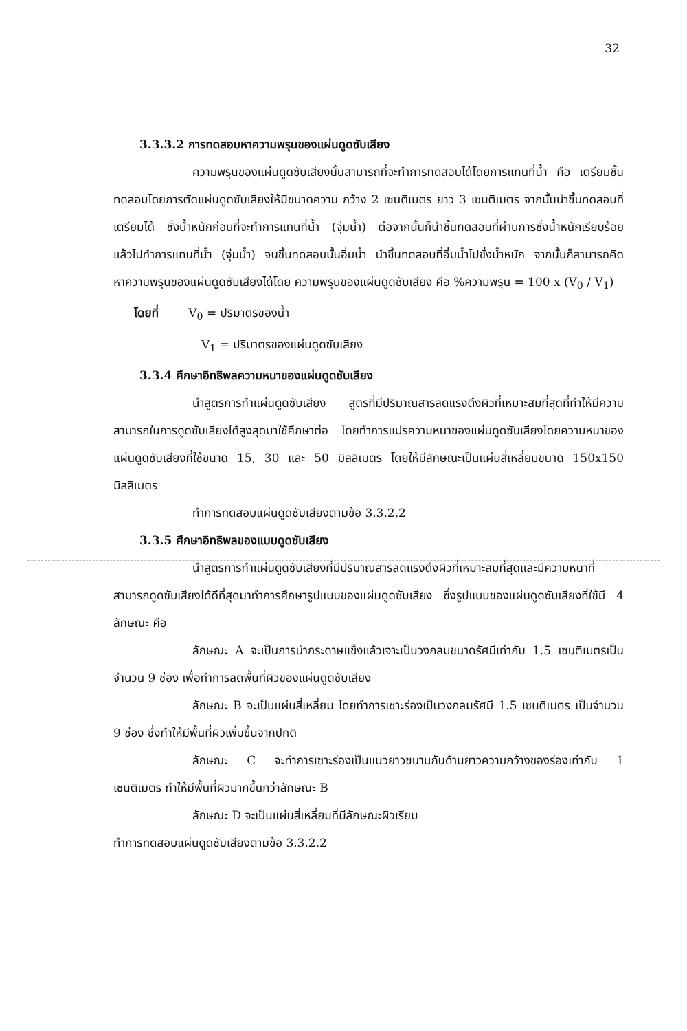32
3.3.3.2 การทดสอบหาความพรุนของแผ่นดูดซับเสียง
ความพรุนของแผ่นดูดซับเสียงนั้นสามารถที่จะทำการทดสอบได้โดยการแทนที่น้ำ คือ เตรียมชิ้นทดสอบโดยการตัดแผ่นดูดซับเสียงให้มีขนาดความ กว้าง 2 เซนติเมตร ยาว 3 เซนติเมตร จากนั้นนำชิ้นทดสอบที่เตรียมได้ ชั่งน้ำหนักก่อนที่จะทำการแทนที่น้ำ (จุ่มน้ำ) ต่อจากนั้นก็นำชิ้นทดสอบที่ผ่านการชั่งน้ำหนักเรียบร้อยแล้วไปทำการแทนที่น้ำ (จุ่มน้ำ) จนชิ้นทดสอบนั้นอิ่มน้ำ นำชิ้นทดสอบที่อิ่มน้ำไปชั่งน้ำหนัก จากนั้นก็สามารถคิดหาความพรุนของแผ่นดูดซับเสียงได้โดย ความพรุนของแผ่นดูดซับเสียง คือ %ความพรุน = 100 x (V<sub>0</sub> / V<sub>1</sub>)
โดยที่ V<sub>0</sub> = ปริมาตรของน้ำ
V<sub>1</sub> = ปริมาตรของแผ่นดูดซับเสียง
3.3.4 ศึกษาอิทธิพลความหนาของแผ่นดูดซับเสียง
นำสูตรการทำแผ่นดูดซับเสียง สูตรที่มีปริมาณสารลดแรงตึงผิวที่เหมาะสมที่สุดที่ทำให้มีความสามารถในการดูดซับเสียงได้สูงสุดมาใช้ศึกษาต่อ โดยทำการแปรความหนาของแผ่นดูดซับเสียงโดยความหนาของแผ่นดูดซับเสียงที่ใช้ขนาด 15, 30 และ 50 มิลลิเมตร โดยให้มีลักษณะเป็นแผ่นสี่เหลี่ยมขนาด 150x150 มิลลิเมตร
ทำการทดสอบแผ่นดูดซับเสียงตามข้อ 3.3.2.2
3.3.5 ศึกษาอิทธิพลของแบบดูดซับเสียง
นำสูตรการทำแผ่นดูดซับเสียงที่มีปริมาณสารลดแรงตึงผิวที่เหมาะสมที่สุดและมีความหนาที่สามารถดูดซับเสียงได้ดีที่สุดมาทำการศึกษารูปแบบของแผ่นดูดซับเสียง ซึ่งรูปแบบของแผ่นดูดซับเสียงที่ใช้มี 4 ลักษณะ คือ
ลักษณะ A จะเป็นการนำกระดาษแข็งแล้วเจาะเป็นวงกลมขนาดรัศมีเท่ากับ 1.5 เซนติเมตรเป็นจำนวน 9 ช่อง เพื่อทำการลดพื้นที่ผิวของแผ่นดูดซับเสียง
ลักษณะ B จะเป็นแผ่นสี่เหลี่ยม โดยทำการเซาะร่องเป็นวงกลมรัศมี 1.5 เซนติเมตร เป็นจำนวน 9 ช่อง ซึ่งทำให้มีพื้นที่ผิวเพิ่มขึ้นจากปกติ
ลักษณะ C จะทำการเซาะร่องเป็นแนวยาวขนานกับด้านยาวความกว้างของร่องเท่ากับ 1 เซนติเมตร ทำให้มีพื้นที่ผิวมากขึ้นกว่าลักษณะ B
ลักษณะ D จะเป็นแผ่นสี่เหลี่ยมที่มีลักษณะผิวเรียบ
ทำการทดสอบแผ่นดูดซับเสียงตามข้อ 3.3.2.2